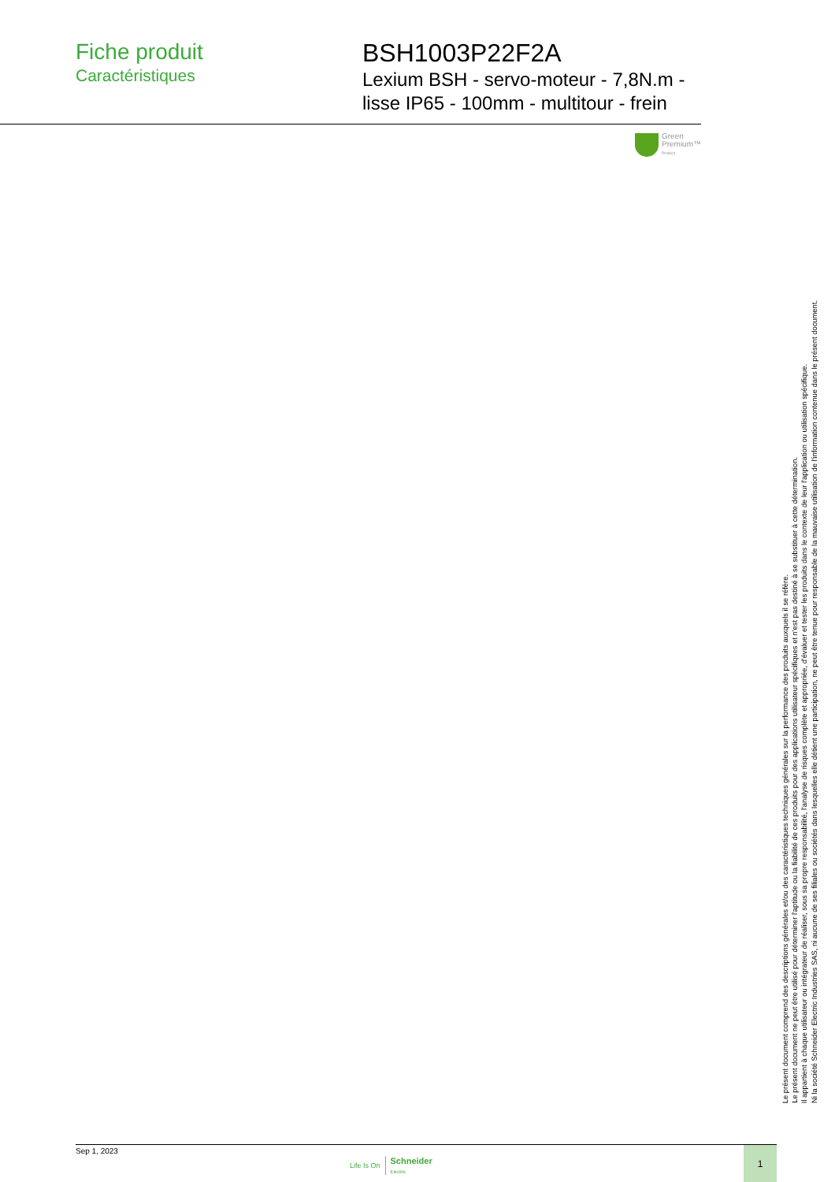Fiche produit
Caractéristiques
BSH1003P22F2A
Lexium BSH - servo-moteur - 7,8N.m - lisse IP65 - 100mm - multitour - frein
Green
Premium™
Product
Le présent document comprend des descriptions générales et/ou des caractéristiques techniques générales sur la performance des produits auxquels il se réfère.
Le présent document ne peut être utilisé pour déterminer l'aptitude ou la fiabilité de ces produits pour des applications utilisateur spécifiques et n'est pas destiné à se substituer à cette détermination.
Il appartient à chaque utilisateur ou intégrateur de réaliser, sous sa propre responsabilité, l'analyse de risques complète et appropriée, d'évaluer et tester les produits dans le contexte de leur l'application ou utilisation spécifique.
Ni la société Schneider Electric Industries SAS, ni aucune de ses filiales ou sociétés dans lesquelles elle détient une participation, ne peut être tenue pour responsable de la mauvaise utilisation de l'information contenue dans le présent document.
Sep 1, 2023
Life Is On Schneider
Electric
1